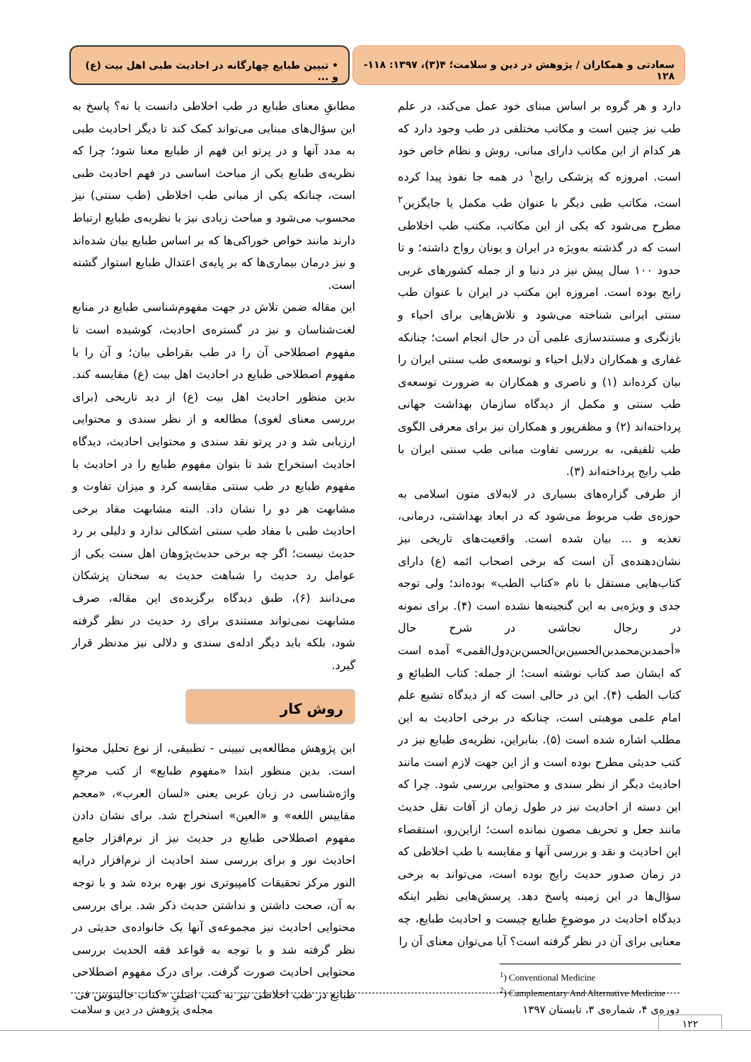سعادتی و همکاران / پژوهش در دین و سلامت؛ ۴(۳)، ۱۳۹۷: ۱۱۸- ۱۲۸
• تبیین طبایع چهارگانه در احادیث طبی اهل بیت (ع) و ...
دارد و هر گروه بر اساس مبنای خود عمل می‌کند، در علم طب نیز چنین است و مکاتب مختلفی در طب وجود دارد که هر کدام از این مکاتب دارای مبانی، روش و نظام خاص خود است. امروزه که پزشکی رایج<sup>۱</sup> در همه جا نفوذ پیدا کرده است، مکاتب طبی دیگر با عنوان طب مکمل یا جایگزین<sup>۲</sup> مطرح می‌شود که یکی از این مکاتب، مکتب طب اخلاطی است که در گذشته به‌ویژه در ایران و یونان رواج داشته؛ و تا حدود ۱۰۰ سال پیش نیز در دنیا و از جمله کشورهای غربی رایج بوده است. امروزه این مکتب در ایران با عنوان طب سنتی ایرانی شناخته می‌شود و تلاش‌هایی برای احیاء و بازنگری و مستندسازی علمی آن در حال انجام است؛ چنانکه غفاری و همکاران دلایل احیاء و توسعه‌ی طب سنتی ایران را بیان کرده‌اند (۱) و ناصری و همکاران به ضرورت توسعه‌ی طب سنتی و مکمل از دیدگاه سازمان بهداشت جهانی پرداخته‌اند (۲) و مظفرپور و همکاران نیز برای معرفی الگوی طب تلفیقی، به بررسی تفاوت مبانی طب سنتی ایران با طب رایج پرداخته‌اند (۳).
از طرفی گزاره‌های بسیاری در لابه‌لای متون اسلامی به حوزه‌ی طب مربوط می‌شود که در ابعاد بهداشتی، درمانی، تغذیه و ... بیان شده است. واقعیت‌های تاریخی نیز نشان‌دهنده‌ی آن است که برخی اصحاب ائمه (ع) دارای کتاب‌هایی مستقل با نام «کتاب الطب» بوده‌اند؛ ولی توجه جدی و ویژه‌یی به این گنجینه‌ها نشده است (۴). برای نمونه در رجال نجاشی در شرح حال «أحمدبن‌محمدبن‌الحسین‌بن‌الحسن‌بن‌دول‌القمی» آمده است که ایشان صد کتاب نوشته است؛ از جمله: کتاب الطبائع و کتاب الطب (۴). این در حالی است که از دیدگاه تشیع علم امام علمی موهبتی است، چنانکه در برخی احادیث به این مطلب اشاره شده است (۵). بنابراین، نظریه‌ی طبایع نیز در کتب حدیثی مطرح بوده است و از این جهت لازم است مانند احادیث دیگر از نظر سندی و محتوایی بررسی شود. چرا که این دسته از احادیث نیز در طول زمان از آفات نقل حدیث مانند جعل و تحریف مصون نمانده است؛ ازاین‌رو، استقصاء این احادیث و نقد و بررسی آنها و مقایسه با طب اخلاطی که در زمان صدور حدیث رایج بوده است، می‌تواند به برخی سؤال‌ها در این زمینه پاسخ دهد. پرسش‌هایی نظیر اینکه دیدگاه احادیث در موضوعِ طبایع چیست و احادیث طبایع، چه معنایی برای آن در نظر گرفته است؟ آیا می‌توان معنای آن را
<sup>1</sup>) Conventional Medicine
<sup>2</sup>) Camplementary And Alternative Medicine
مطابقِ معنای طبایع در طب اخلاطی دانست یا نه؟ پاسخ به این سؤال‌های مبنایی می‌تواند کمک کند تا دیگر احادیث طبی به مدد آنها و در پرتو این فهم از طبایع معنا شود؛ چرا که نظریه‌ی طبایع یکی از مباحث اساسی در فهم احادیث طبی است، چنانکه یکی از مبانی طب اخلاطی (طب سنتی) نیز محسوب می‌شود و مباحث زیادی نیز با نظریه‌ی طبایع ارتباط دارند مانند خواص خوراکی‌ها که بر اساس طبایع بیان شده‌اند و نیز درمان بیماری‌ها که بر پایه‌ی اعتدال طبایع استوار گشته است.
این مقاله ضمن تلاش در جهت مفهوم‌شناسی طبایع در منابع لغت‌شناسان و نیز در گستره‌ی احادیث، کوشیده است تا مفهوم اصطلاحی آن را در طب بقراطی بیان؛ و آن را با مفهوم اصطلاحی طبایع در احادیث اهل بیت (ع) مقایسه کند. بدین منظور احادیث اهل بیت (ع) از دید تاریخی (برای بررسی معنای لغوی) مطالعه و از نظر سندی و محتوایی ارزیابی شد و در پرتو نقد سندی و محتوایی احادیث، دیدگاه احادیث استخراج شد تا بتوان مفهوم طبایع را در احادیث با مفهوم طبایع در طب سنتی مقایسه کرد و میزان تفاوت و مشابهت هر دو را نشان داد. البته مشابهت مفاد برخی احادیث طبی با مفاد طب سنتی اشکالی ندارد و دلیلی بر رد حدیث نیست؛ اگر چه برخی حدیث‌پژوهان اهل سنت یکی از عوامل رد حدیث را شباهت حدیث به سخنان پزشکان می‌دانند (۶)، طبق دیدگاه برگزیده‌ی این مقاله، صرف مشابهت نمی‌تواند مستندی برای رد حدیث در نظر گرفته شود، بلکه باید دیگر ادله‌ی سندی و دلالی نیز مدنظر قرار گیرد.
روش کار
این پژوهش مطالعه‌یی تبیینی - تطبیقی، از نوع تحلیل محتوا است. بدین منظور ابتدا «مفهوم طبایع» از کتب مرجعِ واژه‌شناسی در زبان عربی یعنی «لسان العرب»، «معجم مقاییس اللغه» و «العین» استخراج شد. برای نشان دادن مفهوم اصطلاحی طبایع در حدیث نیز از نرم‌افزار جامع احادیث نور و برای بررسی سند احادیث از نرم‌افزار درایه النور مرکز تحقیقات کامپیوتری نور بهره برده شد و با توجه به آن، صحت داشتن و نداشتن حدیث ذکر شد. برای بررسی محتوایی احادیث نیز مجموعه‌ی آنها یک خانواده‌ی حدیثی در نظر گرفته شد و با توجه به قواعد فقه الحدیث بررسی محتوایی احادیث صورت گرفت. برای درک مفهوم اصطلاحی طبایع در طب اخلاطی نیز به کتب اصلیِ «کتاب جالینوس فی
دوره‌ی ۴، شماره‌ی ۳، تابستان ۱۳۹۷ مجله‌ی پژوهش در دین و سلامت
۱۲۲